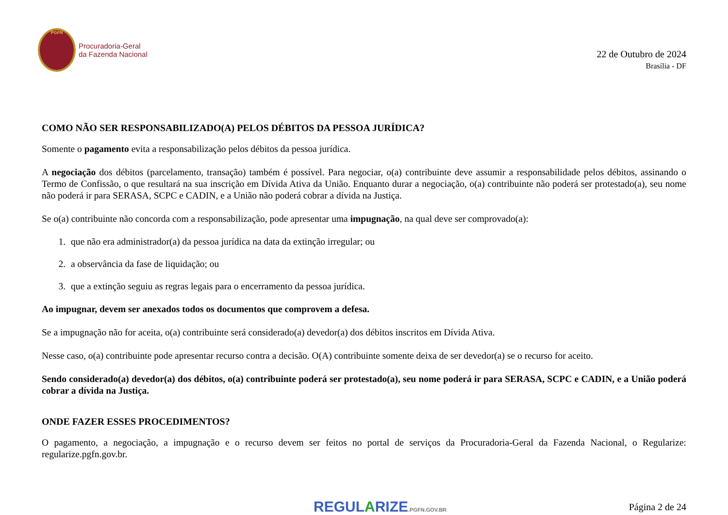PGFN
Procuradoria-Geral
da Fazenda Nacional
22 de Outubro de 2024
Brasília - DF
COMO NÃO SER RESPONSABILIZADO(A) PELOS DÉBITOS DA PESSOA JURÍDICA?
Somente o pagamento evita a responsabilização pelos débitos da pessoa jurídica.
A negociação dos débitos (parcelamento, transação) também é possível. Para negociar, o(a) contribuinte deve assumir a responsabilidade pelos débitos, assinando o Termo de Confissão, o que resultará na sua inscrição em Dívida Ativa da União. Enquanto durar a negociação, o(a) contribuinte não poderá ser protestado(a), seu nome não poderá ir para SERASA, SCPC e CADIN, e a União não poderá cobrar a dívida na Justiça.
Se o(a) contribuinte não concorda com a responsabilização, pode apresentar uma impugnação, na qual deve ser comprovado(a):
1. que não era administrador(a) da pessoa jurídica na data da extinção irregular; ou
2. a observância da fase de liquidação; ou
3. que a extinção seguiu as regras legais para o encerramento da pessoa jurídica.
Ao impugnar, devem ser anexados todos os documentos que comprovem a defesa.
Se a impugnação não for aceita, o(a) contribuinte será considerado(a) devedor(a) dos débitos inscritos em Dívida Ativa.
Nesse caso, o(a) contribuinte pode apresentar recurso contra a decisão. O(A) contribuinte somente deixa de ser devedor(a) se o recurso for aceito.
Sendo considerado(a) devedor(a) dos débitos, o(a) contribuinte poderá ser protestado(a), seu nome poderá ir para SERASA, SCPC e CADIN, e a União poderá cobrar a dívida na Justiça.
ONDE FAZER ESSES PROCEDIMENTOS?
O pagamento, a negociação, a impugnação e o recurso devem ser feitos no portal de serviços da Procuradoria-Geral da Fazenda Nacional, o Regularize: regularize.pgfn.gov.br.
REGULARIZE.PGFN.GOV.BR
Página 2 de 24